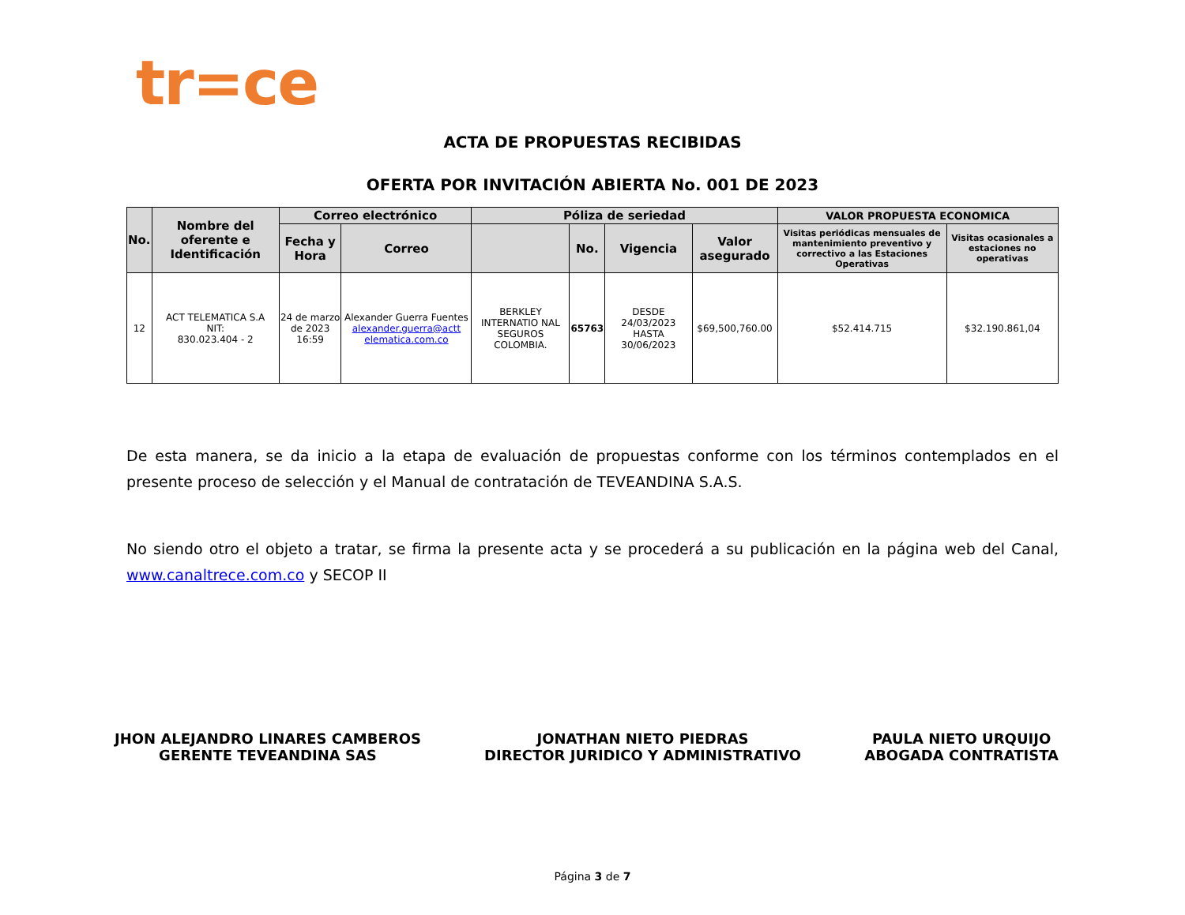tr=ce
ACTA DE PROPUESTAS RECIBIDAS
OFERTA POR INVITACIÓN ABIERTA No. 001 DE 2023
| No. | Nombre del oferente e Identificación | Correo electrónico | | Póliza de seriedad | | | | VALOR PROPUESTA ECONOMICA | |
| --- | --- | --- | --- | --- | --- | --- | --- | --- | --- |
| | | Fecha y Hora | Correo | | No. | Vigencia | Valor asegurado | Visitas periódicas mensuales de mantenimiento preventivo y correctivo a las Estaciones Operativas | Visitas ocasionales a estaciones no operativas |
| 12 | ACT TELEMATICA S.A NIT: 830.023.404 - 2 | 24 de marzo de 2023 16:59 | Alexander Guerra Fuentes alexander.guerra@actt elematica.com.co | BERKLEY INTERNATIO NAL SEGUROS COLOMBIA. | 65763 | DESDE 24/03/2023 HASTA 30/06/2023 | $69,500,760.00 | $52.414.715 | $32.190.861,04 |
De esta manera, se da inicio a la etapa de evaluación de propuestas conforme con los términos contemplados en el presente proceso de selección y el Manual de contratación de TEVEANDINA S.A.S.
No siendo otro el objeto a tratar, se firma la presente acta y se procederá a su publicación en la página web del Canal, www.canaltrece.com.co y SECOP II
JHON ALEJANDRO LINARES CAMBEROS
GERENTE TEVEANDINA SAS
JONATHAN NIETO PIEDRAS
DIRECTOR JURIDICO Y ADMINISTRATIVO
PAULA NIETO URQUIJO
ABOGADA CONTRATISTA
Página 3 de 7